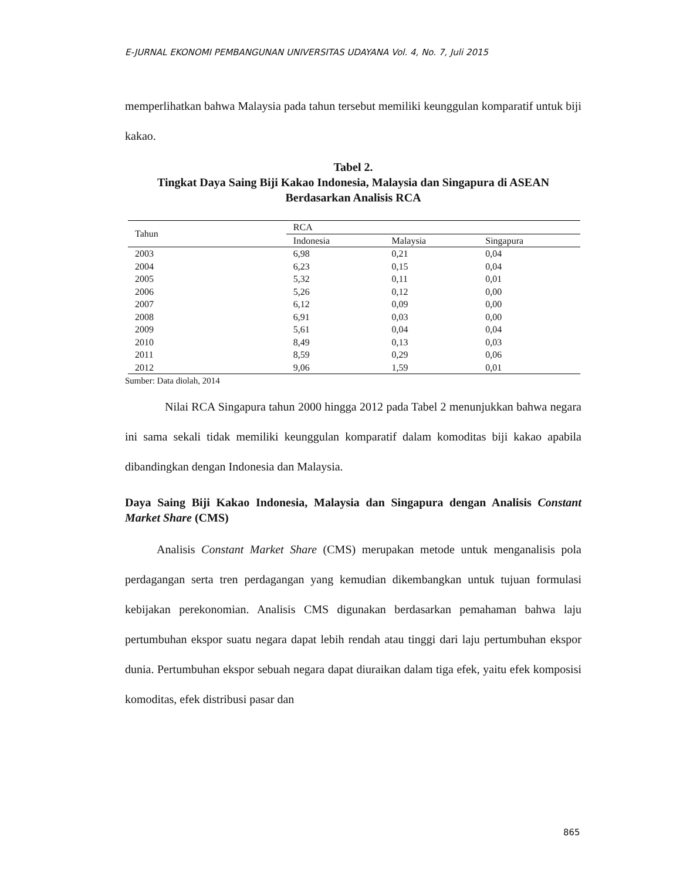E-JURNAL EKONOMI PEMBANGUNAN UNIVERSITAS UDAYANA Vol. 4, No. 7, Juli 2015
memperlihatkan bahwa Malaysia pada tahun tersebut memiliki keunggulan komparatif untuk biji kakao.
Tabel 2.
Tingkat Daya Saing Biji Kakao Indonesia, Malaysia dan Singapura di ASEAN
Berdasarkan Analisis RCA
| Tahun | RCA | | |
| --- | --- | --- | --- |
| | Indonesia | Malaysia | Singapura |
| 2003 | 6,98 | 0,21 | 0,04 |
| 2004 | 6,23 | 0,15 | 0,04 |
| 2005 | 5,32 | 0,11 | 0,01 |
| 2006 | 5,26 | 0,12 | 0,00 |
| 2007 | 6,12 | 0,09 | 0,00 |
| 2008 | 6,91 | 0,03 | 0,00 |
| 2009 | 5,61 | 0,04 | 0,04 |
| 2010 | 8,49 | 0,13 | 0,03 |
| 2011 | 8,59 | 0,29 | 0,06 |
| 2012 | 9,06 | 1,59 | 0,01 |
Sumber: Data diolah, 2014
Nilai RCA Singapura tahun 2000 hingga 2012 pada Tabel 2 menunjukkan bahwa negara ini sama sekali tidak memiliki keunggulan komparatif dalam komoditas biji kakao apabila dibandingkan dengan Indonesia dan Malaysia.
Daya Saing Biji Kakao Indonesia, Malaysia dan Singapura dengan Analisis Constant Market Share (CMS)
Analisis Constant Market Share (CMS) merupakan metode untuk menganalisis pola perdagangan serta tren perdagangan yang kemudian dikembangkan untuk tujuan formulasi kebijakan perekonomian. Analisis CMS digunakan berdasarkan pemahaman bahwa laju pertumbuhan ekspor suatu negara dapat lebih rendah atau tinggi dari laju pertumbuhan ekspor dunia. Pertumbuhan ekspor sebuah negara dapat diuraikan dalam tiga efek, yaitu efek komposisi komoditas, efek distribusi pasar dan
865